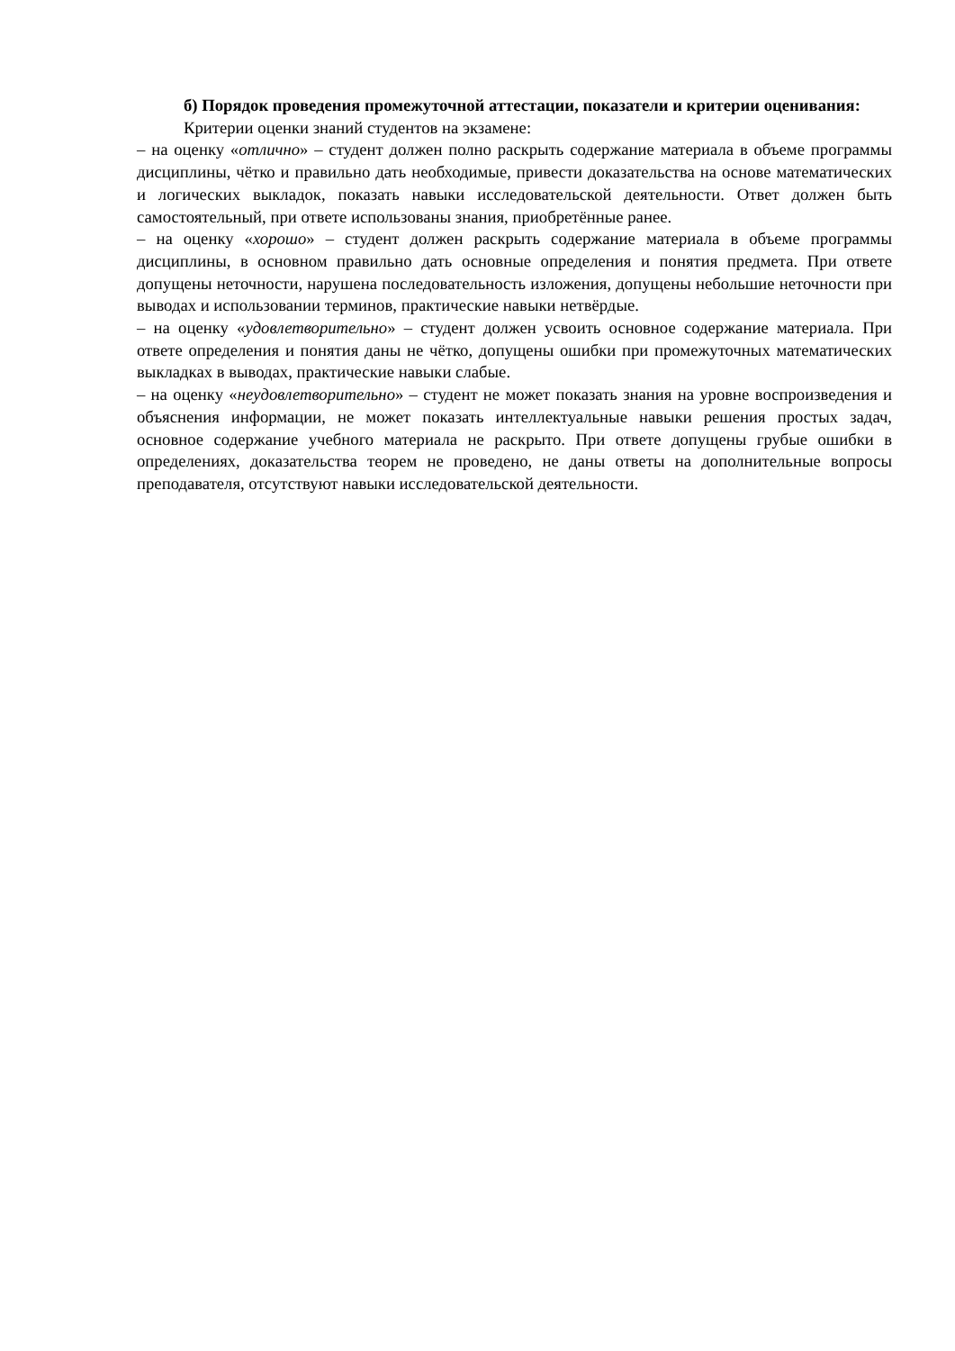б) Порядок проведения промежуточной аттестации, показатели и критерии оценивания:
Критерии оценки знаний студентов на экзамене:
– на оценку «отлично» – студент должен полно раскрыть содержание материала в объеме программы дисциплины, чётко и правильно дать необходимые, привести доказательства на основе математических и логических выкладок, показать навыки исследовательской деятельности. Ответ должен быть самостоятельный, при ответе использованы знания, приобретённые ранее.
– на оценку «хорошо» – студент должен раскрыть содержание материала в объеме программы дисциплины, в основном правильно дать основные определения и понятия предмета. При ответе допущены неточности, нарушена последовательность изложения, допущены небольшие неточности при выводах и использовании терминов, практические навыки нетвёрдые.
– на оценку «удовлетворительно» – студент должен усвоить основное содержание материала. При ответе определения и понятия даны не чётко, допущены ошибки при промежуточных математических выкладках в выводах, практические навыки слабые.
– на оценку «неудовлетворительно» – студент не может показать знания на уровне воспроизведения и объяснения информации, не может показать интеллектуальные навыки решения простых задач, основное содержание учебного материала не раскрыто. При ответе допущены грубые ошибки в определениях, доказательства теорем не проведено, не даны ответы на дополнительные вопросы преподавателя, отсутствуют навыки исследовательской деятельности.